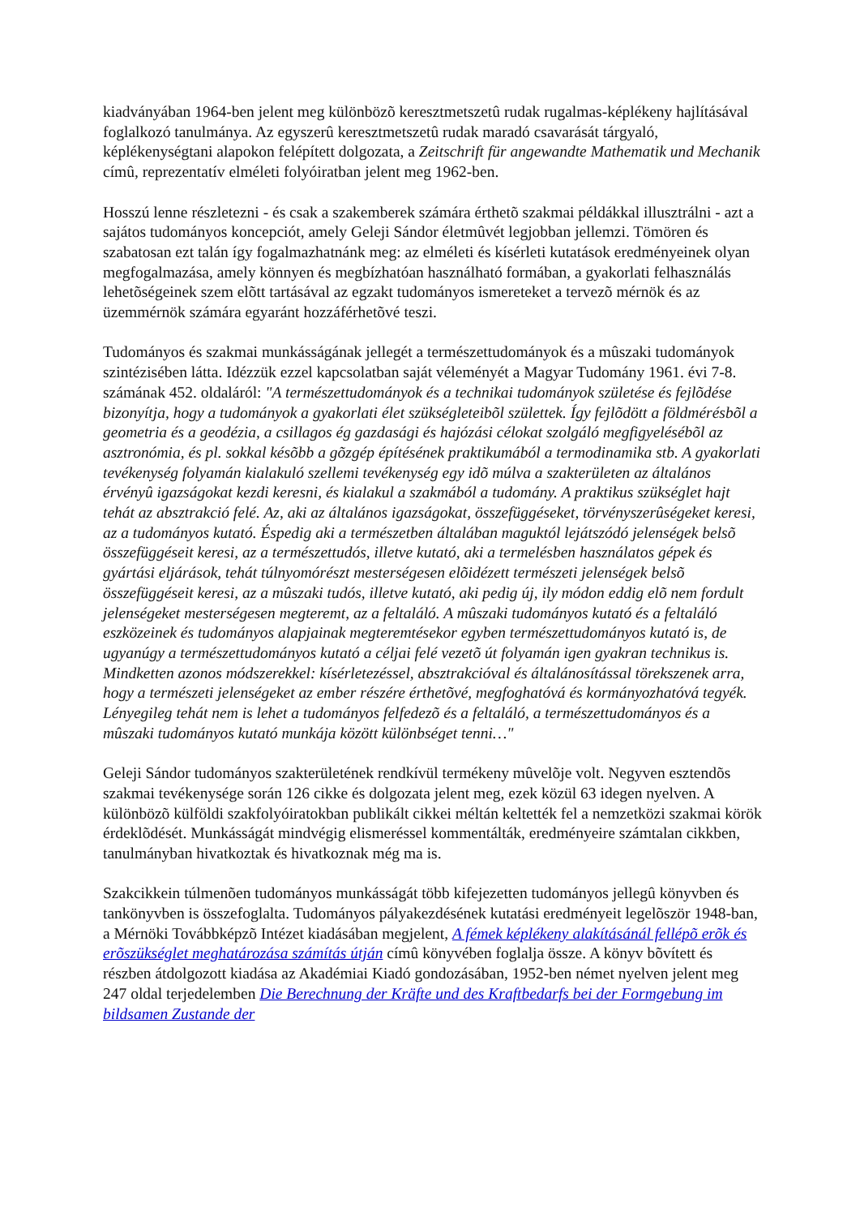kiadványában 1964-ben jelent meg különbözõ keresztmetszetû rudak rugalmas-képlékeny hajlításával foglalkozó tanulmánya. Az egyszerû keresztmetszetû rudak maradó csavarását tárgyaló, képlékenységtani alapokon felépített dolgozata, a Zeitschrift für angewandte Mathematik und Mechanik címû, reprezentatív elméleti folyóiratban jelent meg 1962-ben.
Hosszú lenne részletezni - és csak a szakemberek számára érthetõ szakmai példákkal illusztrálni - azt a sajátos tudományos koncepciót, amely Geleji Sándor életmûvét legjobban jellemzi. Tömören és szabatosan ezt talán így fogalmazhatnánk meg: az elméleti és kísérleti kutatások eredményeinek olyan megfogalmazása, amely könnyen és megbízhatóan használható formában, a gyakorlati felhasználás lehetõségeinek szem elõtt tartásával az egzakt tudományos ismereteket a tervezõ mérnök és az üzemmérnök számára egyaránt hozzáférhetõvé teszi.
Tudományos és szakmai munkásságának jellegét a természettudományok és a mûszaki tudományok szintézisében látta. Idézzük ezzel kapcsolatban saját véleményét a Magyar Tudomány 1961. évi 7-8. számának 452. oldaláról: "A természettudományok és a technikai tudományok születése és fejlõdése bizonyítja, hogy a tudományok a gyakorlati élet szükségleteibõl születtek. Így fejlõdött a földmérésbõl a geometria és a geodézia, a csillagos ég gazdasági és hajózási célokat szolgáló megfigyelésébõl az asztronómia, és pl. sokkal késõbb a gõzgép építésének praktikumából a termodinamika stb. A gyakorlati tevékenység folyamán kialakuló szellemi tevékenység egy idõ múlva a szakterületen az általános érvényû igazságokat kezdi keresni, és kialakul a szakmából a tudomány. A praktikus szükséglet hajt tehát az absztrakció felé. Az, aki az általános igazságokat, összefüggéseket, törvényszerûségeket keresi, az a tudományos kutató. Éspedig aki a természetben általában maguktól lejátszódó jelenségek belsõ összefüggéseit keresi, az a természettudós, illetve kutató, aki a termelésben használatos gépek és gyártási eljárások, tehát túlnyomórészt mesterségesen elõidézett természeti jelenségek belsõ összefüggéseit keresi, az a mûszaki tudós, illetve kutató, aki pedig új, ily módon eddig elõ nem fordult jelenségeket mesterségesen megteremt, az a feltaláló. A mûszaki tudományos kutató és a feltaláló eszközeinek és tudományos alapjainak megteremtésekor egyben természettudományos kutató is, de ugyanúgy a természettudományos kutató a céljai felé vezetõ út folyamán igen gyakran technikus is. Mindketten azonos módszerekkel: kísérletezéssel, absztrakcióval és általánosítással törekszenek arra, hogy a természeti jelenségeket az ember részére érthetõvé, megfoghatóvá és kormányozhatóvá tegyék. Lényegileg tehát nem is lehet a tudományos felfedezõ és a feltaláló, a természettudományos és a mûszaki tudományos kutató munkája között különbséget tenni…"
Geleji Sándor tudományos szakterületének rendkívül termékeny mûvelõje volt. Negyven esztendõs szakmai tevékenysége során 126 cikke és dolgozata jelent meg, ezek közül 63 idegen nyelven. A különbözõ külföldi szakfolyóiratokban publikált cikkei méltán keltették fel a nemzetközi szakmai körök érdeklõdését. Munkásságát mindvégig elismeréssel kommentálták, eredményeire számtalan cikkben, tanulmányban hivatkoztak és hivatkoznak még ma is.
Szakcikkein túlmenõen tudományos munkásságát több kifejezetten tudományos jellegû könyvben és tankönyvben is összefoglalta. Tudományos pályakezdésének kutatási eredményeit legelõször 1948-ban, a Mérnöki Továbbképzõ Intézet kiadásában megjelent, A fémek képlékeny alakításánál fellépõ erõk és erõszükséglet meghatározása számítás útján címû könyvében foglalja össze. A könyv bõvített és részben átdolgozott kiadása az Akadémiai Kiadó gondozásában, 1952-ben német nyelven jelent meg 247 oldal terjedelemben Die Berechnung der Kräfte und des Kraftbedarfs bei der Formgebung im bildsamen Zustande der